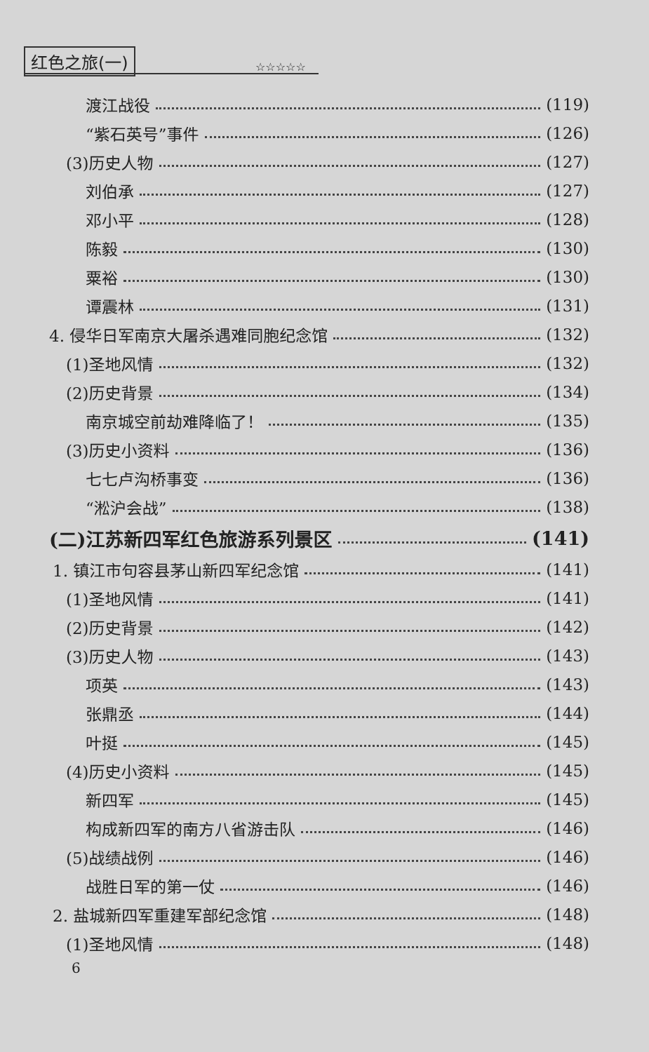红色之旅(一)
☆☆☆☆☆
渡江战役 (119)
“紫石英号”事件 (126)
(3)历史人物 (127)
刘伯承 (127)
邓小平 (128)
陈毅 (130)
粟裕 (130)
谭震林 (131)
4. 侵华日军南京大屠杀遇难同胞纪念馆 (132)
(1)圣地风情 (132)
(2)历史背景 (134)
南京城空前劫难降临了！ (135)
(3)历史小资料 (136)
七七卢沟桥事变 (136)
“淞沪会战” (138)
(二)江苏新四军红色旅游系列景区 (141)
1. 镇江市句容县茅山新四军纪念馆 (141)
(1)圣地风情 (141)
(2)历史背景 (142)
(3)历史人物 (143)
项英 (143)
张鼎丞 (144)
叶挺 (145)
(4)历史小资料 (145)
新四军 (145)
构成新四军的南方八省游击队 (146)
(5)战绩战例 (146)
战胜日军的第一仗 (146)
2. 盐城新四军重建军部纪念馆 (148)
(1)圣地风情 (148)
6